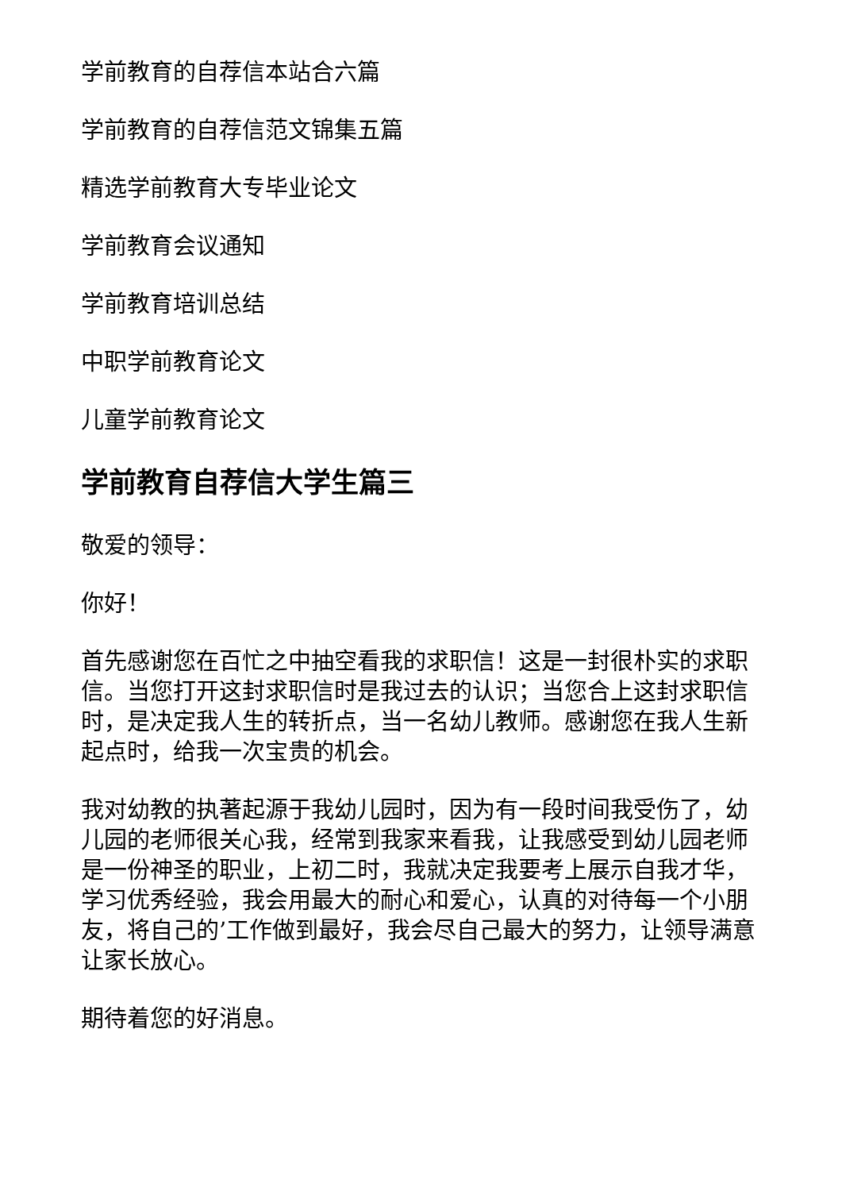学前教育的自荐信本站合六篇
学前教育的自荐信范文锦集五篇
精选学前教育大专毕业论文
学前教育会议通知
学前教育培训总结
中职学前教育论文
儿童学前教育论文
学前教育自荐信大学生篇三
敬爱的领导：
你好！
首先感谢您在百忙之中抽空看我的求职信！这是一封很朴实的求职信。当您打开这封求职信时是我过去的认识；当您合上这封求职信时，是决定我人生的转折点，当一名幼儿教师。感谢您在我人生新起点时，给我一次宝贵的机会。
我对幼教的执著起源于我幼儿园时，因为有一段时间我受伤了，幼儿园的老师很关心我，经常到我家来看我，让我感受到幼儿园老师是一份神圣的职业，上初二时，我就决定我要考上展示自我才华，学习优秀经验，我会用最大的耐心和爱心，认真的对待每一个小朋友，将自己的’工作做到最好，我会尽自己最大的努力，让领导满意让家长放心。
期待着您的好消息。